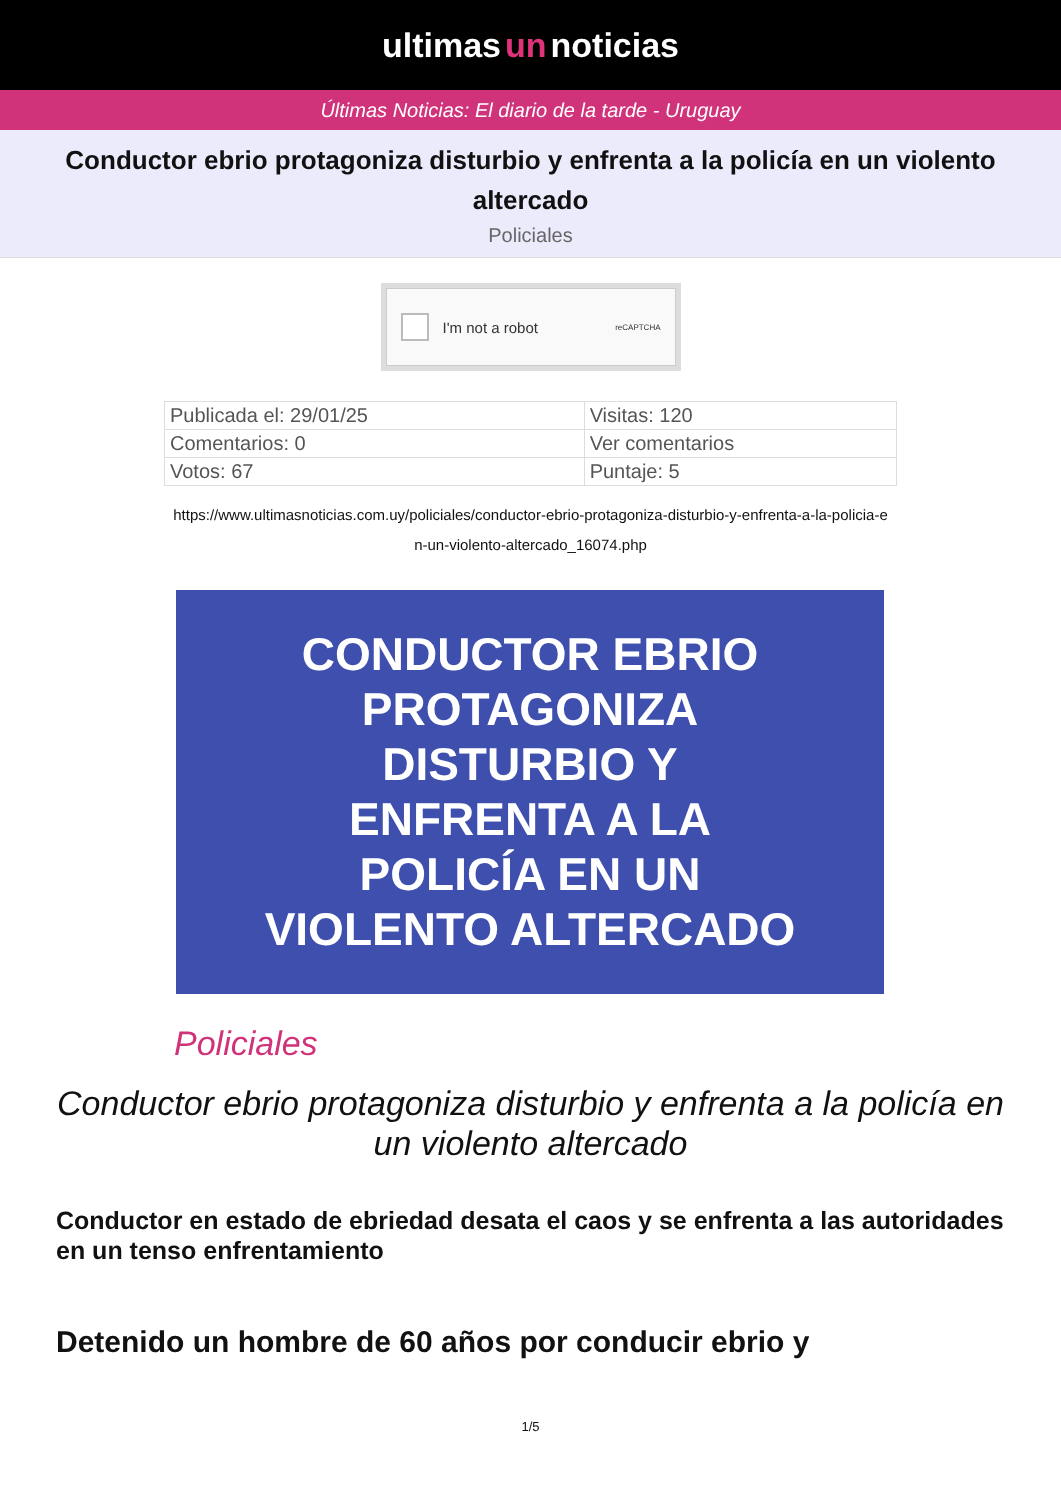ultimas un noticias
Últimas Noticias: El diario de la tarde - Uruguay
Conductor ebrio protagoniza disturbio y enfrenta a la policía en un violento altercado
Policiales
I'm not a robot reCAPTCHA
| Publicada el: 29/01/25 | Visitas: 120 |
| Comentarios: 0 | Ver comentarios |
| Votos: 67 | Puntaje: 5 |
https://www.ultimasnoticias.com.uy/policiales/conductor-ebrio-protagoniza-disturbio-y-enfrenta-a-la-policia-en-un-violento-altercado_16074.php
CONDUCTOR EBRIO
PROTAGONIZA
DISTURBIO Y
ENFRENTA A LA
POLICÍA EN UN
VIOLENTO ALTERCADO
Policiales
Conductor ebrio protagoniza disturbio y enfrenta a la policía en un violento altercado
Conductor en estado de ebriedad desata el caos y se enfrenta a las autoridades en un tenso enfrentamiento
Detenido un hombre de 60 años por conducir ebrio y
1/5